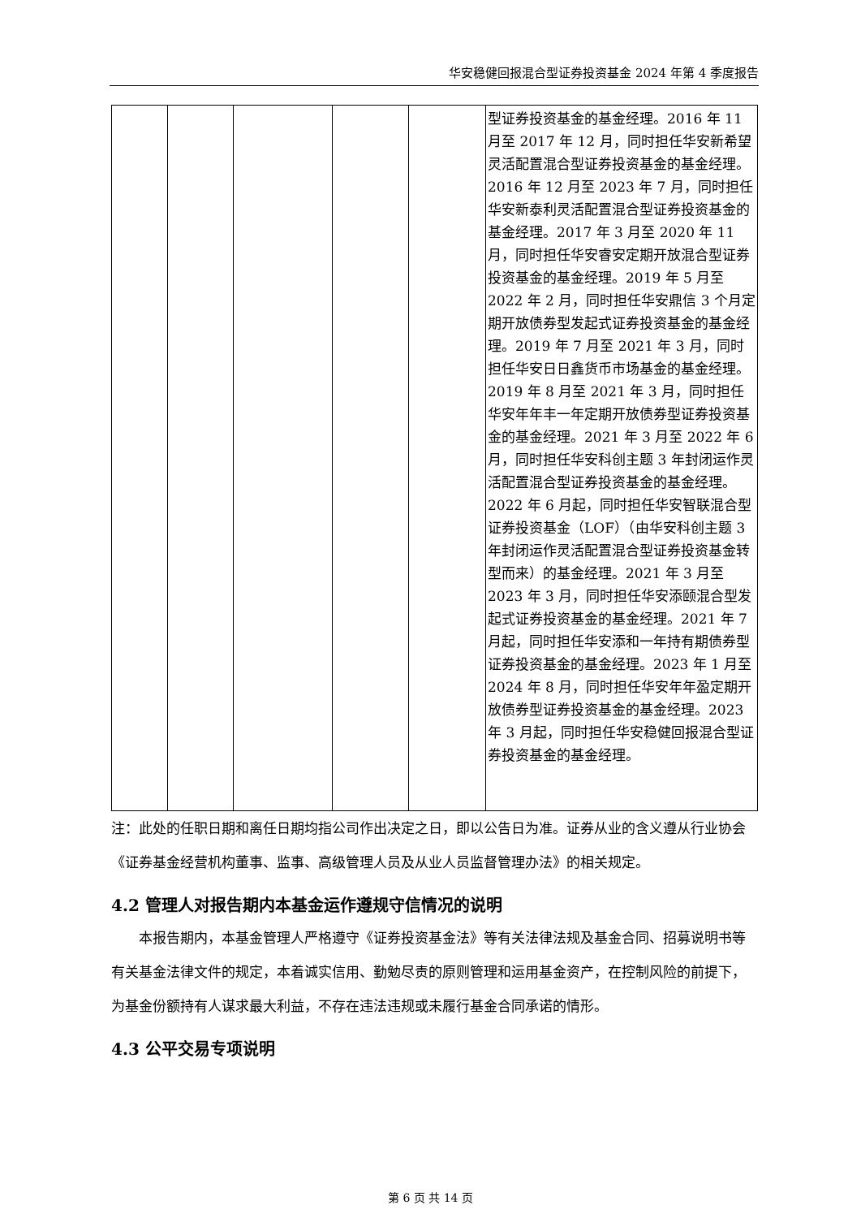华安稳健回报混合型证券投资基金 2024 年第 4 季度报告
| | | | | | 型证券投资基金的基金经理。2016 年 11 月至 2017 年 12 月，同时担任华安新希望灵活配置混合型证券投资基金的基金经理。2016 年 12 月至 2023 年 7 月，同时担任华安新泰利灵活配置混合型证券投资基金的基金经理。2017 年 3 月至 2020 年 11 月，同时担任华安睿安定期开放混合型证券投资基金的基金经理。2019 年 5 月至 2022 年 2 月，同时担任华安鼎信 3 个月定期开放债券型发起式证券投资基金的基金经理。2019 年 7 月至 2021 年 3 月，同时担任华安日日鑫货币市场基金的基金经理。2019 年 8 月至 2021 年 3 月，同时担任华安年年丰一年定期开放债券型证券投资基金的基金经理。2021 年 3 月至 2022 年 6 月，同时担任华安科创主题 3 年封闭运作灵活配置混合型证券投资基金的基金经理。2022 年 6 月起，同时担任华安智联混合型证券投资基金（LOF）（由华安科创主题 3 年封闭运作灵活配置混合型证券投资基金转型而来）的基金经理。2021 年 3 月至 2023 年 3 月，同时担任华安添颐混合型发起式证券投资基金的基金经理。2021 年 7 月起，同时担任华安添和一年持有期债券型证券投资基金的基金经理。2023 年 1 月至 2024 年 8 月，同时担任华安年年盈定期开放债券型证券投资基金的基金经理。2023 年 3 月起，同时担任华安稳健回报混合型证券投资基金的基金经理。 |
注：此处的任职日期和离任日期均指公司作出决定之日，即以公告日为准。证券从业的含义遵从行业协会《证券基金经营机构董事、监事、高级管理人员及从业人员监督管理办法》的相关规定。
4.2 管理人对报告期内本基金运作遵规守信情况的说明
本报告期内，本基金管理人严格遵守《证券投资基金法》等有关法律法规及基金合同、招募说明书等有关基金法律文件的规定，本着诚实信用、勤勉尽责的原则管理和运用基金资产，在控制风险的前提下，为基金份额持有人谋求最大利益，不存在违法违规或未履行基金合同承诺的情形。
4.3 公平交易专项说明
第 6 页 共 14 页